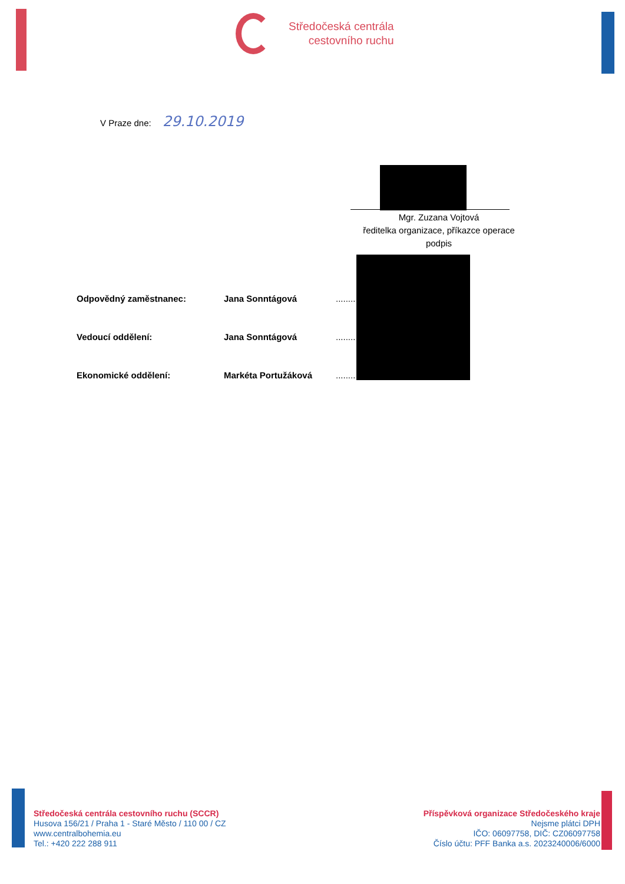Středočeská centrála
cestovního ruchu
V Praze dne: 29.10.2019
Mgr. Zuzana Vojtová
ředitelka organizace, příkazce operace
podpis
Odpovědný zaměstnanec: Jana Sonntágová ........ ..........
Vedoucí oddělení: Jana Sonntágová ........ ..........
Ekonomické oddělení: Markéta Portužáková ........ ..........
Středočeská centrála cestovního ruchu (SCCR)
Husova 156/21 / Praha 1 - Staré Město / 110 00 / CZ
www.centralbohemia.eu
Tel.: +420 222 288 911
Příspěvková organizace Středočeského kraje
Nejsme plátci DPH
IČO: 06097758, DIČ: CZ06097758
Číslo účtu: PFF Banka a.s. 2023240006/6000